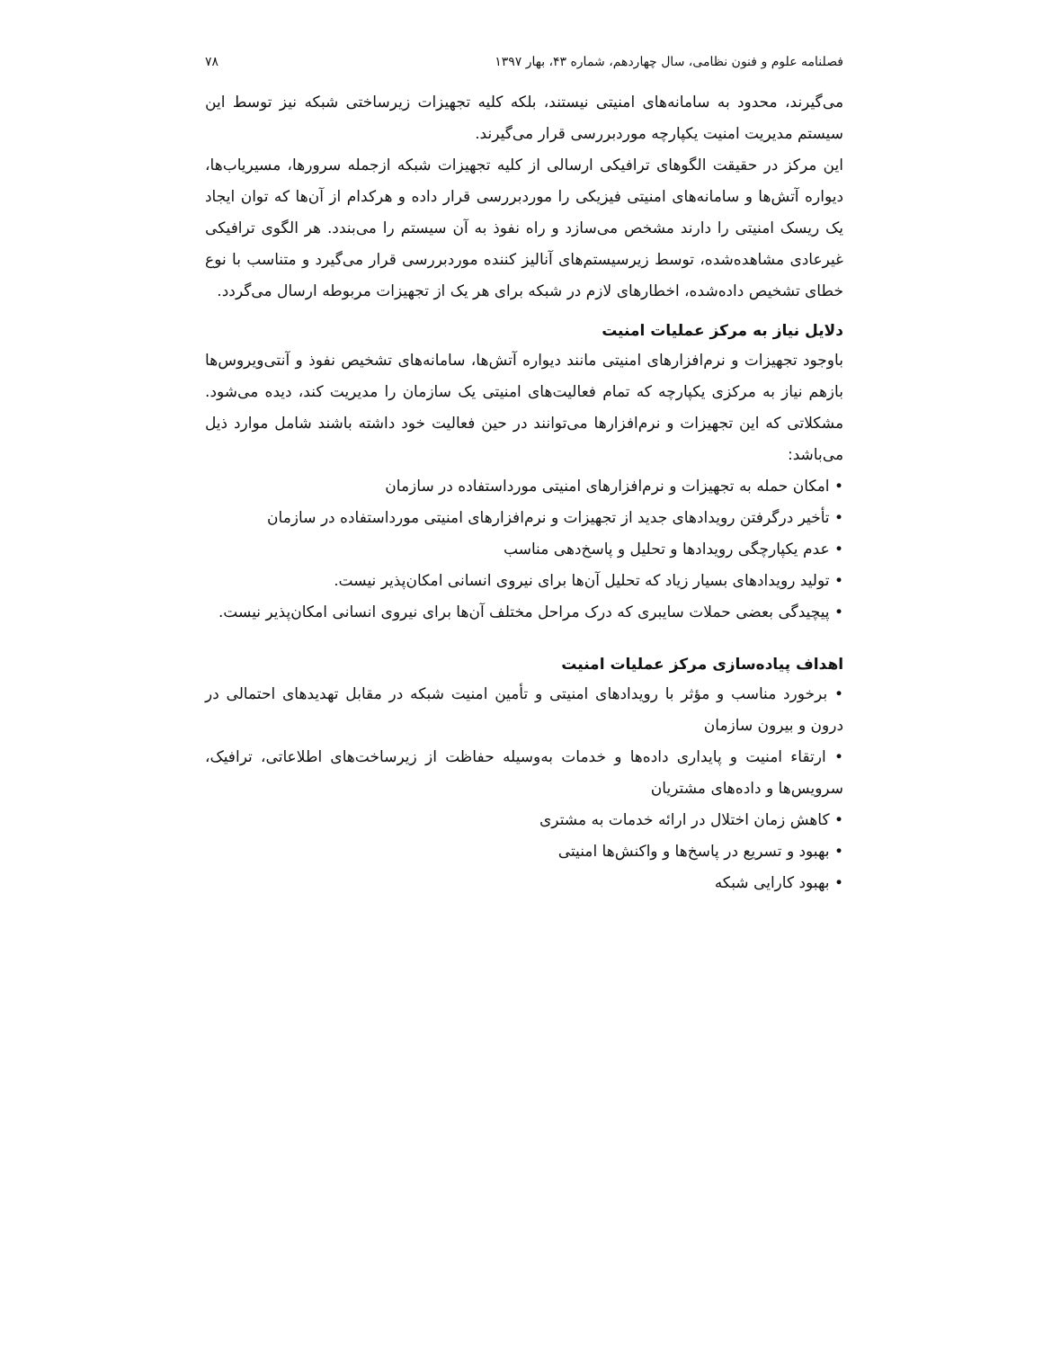فصلنامه علوم و فنون نظامی، سال چهاردهم، شماره ۴۳، بهار ۱۳۹۷ ۷۸
می‌گیرند، محدود به سامانه‌های امنیتی نیستند، بلکه کلیه تجهیزات زیرساختی شبکه نیز توسط این سیستم مدیریت امنیت یکپارچه موردبررسی قرار می‌گیرند.
این مرکز در حقیقت الگوهای ترافیکی ارسالی از کلیه تجهیزات شبکه ازجمله سرورها، مسیریاب‌ها، دیواره آتش‌ها و سامانه‌های امنیتی فیزیکی را موردبررسی قرار داده و هرکدام از آن‌ها که توان ایجاد یک ریسک امنیتی را دارند مشخص می‌سازد و راه نفوذ به آن سیستم را می‌بندد. هر الگوی ترافیکی غیرعادی مشاهده‌شده، توسط زیرسیستم‌های آنالیز کننده موردبررسی قرار می‌گیرد و متناسب با نوع خطای تشخیص داده‌شده، اخطارهای لازم در شبکه برای هر یک از تجهیزات مربوطه ارسال می‌گردد.
دلایل نیاز به مرکز عملیات امنیت
باوجود تجهیزات و نرم‌افزارهای امنیتی مانند دیواره آتش‌ها، سامانه‌های تشخیص نفوذ و آنتی‌ویروس‌ها بازهم نیاز به مرکزی یکپارچه که تمام فعالیت‌های امنیتی یک سازمان را مدیریت کند، دیده می‌شود. مشکلاتی که این تجهیزات و نرم‌افزارها می‌توانند در حین فعالیت خود داشته باشند شامل موارد ذیل می‌باشد:
• امکان حمله به تجهیزات و نرم‌افزارهای امنیتی مورداستفاده در سازمان
• تأخیر درگرفتن رویدادهای جدید از تجهیزات و نرم‌افزارهای امنیتی مورداستفاده در سازمان
• عدم یکپارچگی رویدادها و تحلیل و پاسخ‌دهی مناسب
• تولید رویدادهای بسیار زیاد که تحلیل آن‌ها برای نیروی انسانی امکان‌پذیر نیست.
• پیچیدگی بعضی حملات سایبری که درک مراحل مختلف آن‌ها برای نیروی انسانی امکان‌پذیر نیست.
اهداف پیاده‌سازی مرکز عملیات امنیت
• برخورد مناسب و مؤثر با رویدادهای امنیتی و تأمین امنیت شبکه در مقابل تهدیدهای احتمالی در درون و بیرون سازمان
• ارتقاء امنیت و پایداری داده‌ها و خدمات به‌وسیله حفاظت از زیرساخت‌های اطلاعاتی، ترافیک، سرویس‌ها و داده‌های مشتریان
• کاهش زمان اختلال در ارائه خدمات به مشتری
• بهبود و تسریع در پاسخ‌ها و واکنش‌ها امنیتی
• بهبود کارایی شبکه